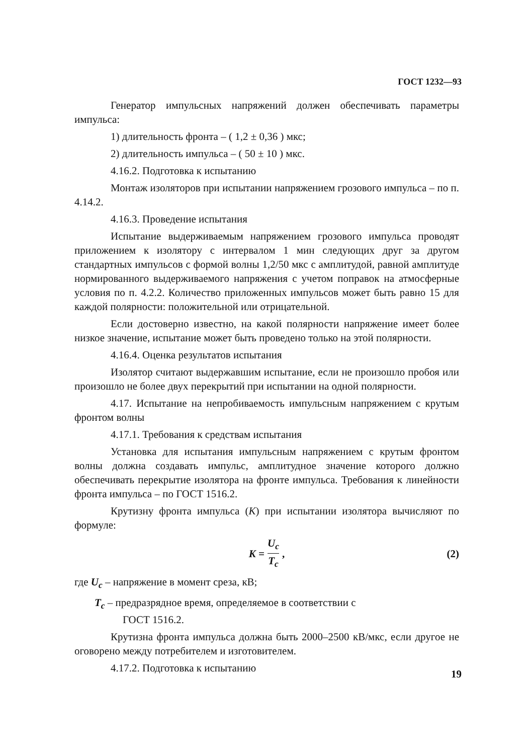ГОСТ 1232—93
Генератор импульсных напряжений должен обеспечивать параметры импульса:
1) длительность фронта – ( 1,2 ± 0,36 ) мкс;
2) длительность импульса – ( 50 ± 10 ) мкс.
4.16.2. Подготовка к испытанию
Монтаж изоляторов при испытании напряжением грозового импульса – по п. 4.14.2.
4.16.3. Проведение испытания
Испытание выдерживаемым напряжением грозового импульса проводят приложением к изолятору с интервалом 1 мин следующих друг за другом стандартных импульсов с формой волны 1,2/50 мкс с амплитудой, равной амплитуде нормированного выдерживаемого напряжения с учетом поправок на атмосферные условия по п. 4.2.2. Количество приложенных импульсов может быть равно 15 для каждой полярности: положительной или отрицательной.
Если достоверно известно, на какой полярности напряжение имеет более низкое значение, испытание может быть проведено только на этой полярности.
4.16.4. Оценка результатов испытания
Изолятор считают выдержавшим испытание, если не произошло пробоя или произошло не более двух перекрытий при испытании на одной полярности.
4.17. Испытание на непробиваемость импульсным напряжением с крутым фронтом волны
4.17.1. Требования к средствам испытания
Установка для испытания импульсным напряжением с крутым фронтом волны должна создавать импульс, амплитудное значение которого должно обеспечивать перекрытие изолятора на фронте импульса. Требования к линейности фронта импульса – по ГОСТ 1516.2.
Крутизну фронта импульса (K) при испытании изолятора вычисляют по формуле:
K = U<sub>c</sub> T<sub>c</sub>, (2)
где U<sub>c</sub> – напряжение в момент среза, кВ;
T<sub>c</sub> – предразрядное время, определяемое в соответствии с
ГОСТ 1516.2.
Крутизна фронта импульса должна быть 2000–2500 кВ/мкс, если другое не оговорено между потребителем и изготовителем.
4.17.2. Подготовка к испытанию
19